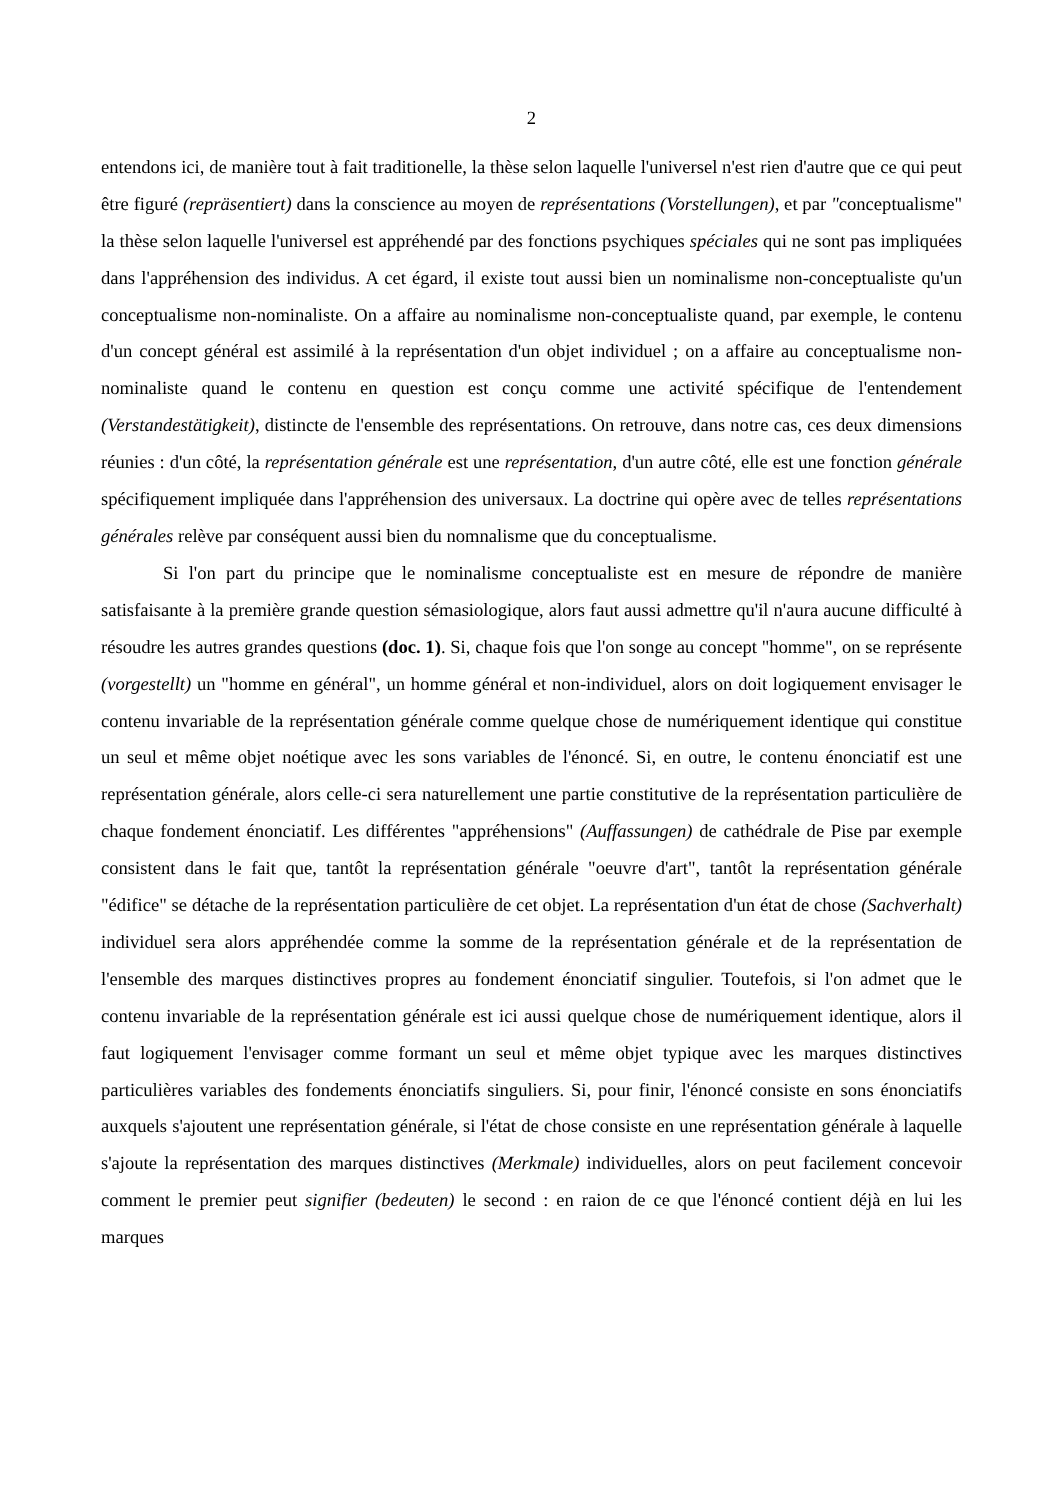2
entendons ici, de manière tout à fait traditionelle, la thèse selon laquelle l'universel n'est rien d'autre que ce qui peut être figuré (repräsentiert) dans la conscience au moyen de représentations (Vorstellungen), et par "conceptualisme" la thèse selon laquelle l'universel est appréhendé par des fonctions psychiques spéciales qui ne sont pas impliquées dans l'appréhension des individus. A cet égard, il existe tout aussi bien un nominalisme non-conceptualiste qu'un conceptualisme non-nominaliste. On a affaire au nominalisme non-conceptualiste quand, par exemple, le contenu d'un concept général est assimilé à la représentation d'un objet individuel ; on a affaire au conceptualisme non-nominaliste quand le contenu en question est conçu comme une activité spécifique de l'entendement (Verstandestätigkeit), distincte de l'ensemble des représentations. On retrouve, dans notre cas, ces deux dimensions réunies : d'un côté, la représentation générale est une représentation, d'un autre côté, elle est une fonction générale spécifiquement impliquée dans l'appréhension des universaux. La doctrine qui opère avec de telles représentations générales relève par conséquent aussi bien du nomnalisme que du conceptualisme.
Si l'on part du principe que le nominalisme conceptualiste est en mesure de répondre de manière satisfaisante à la première grande question sémasiologique, alors faut aussi admettre qu'il n'aura aucune difficulté à résoudre les autres grandes questions (doc. 1). Si, chaque fois que l'on songe au concept "homme", on se représente (vorgestellt) un "homme en général", un homme général et non-individuel, alors on doit logiquement envisager le contenu invariable de la représentation générale comme quelque chose de numériquement identique qui constitue un seul et même objet noétique avec les sons variables de l'énoncé. Si, en outre, le contenu énonciatif est une représentation générale, alors celle-ci sera naturellement une partie constitutive de la représentation particulière de chaque fondement énonciatif. Les différentes "appréhensions" (Auffassungen) de cathédrale de Pise par exemple consistent dans le fait que, tantôt la représentation générale "oeuvre d'art", tantôt la représentation générale "édifice" se détache de la représentation particulière de cet objet. La représentation d'un état de chose (Sachverhalt) individuel sera alors appréhendée comme la somme de la représentation générale et de la représentation de l'ensemble des marques distinctives propres au fondement énonciatif singulier. Toutefois, si l'on admet que le contenu invariable de la représentation générale est ici aussi quelque chose de numériquement identique, alors il faut logiquement l'envisager comme formant un seul et même objet typique avec les marques distinctives particulières variables des fondements énonciatifs singuliers. Si, pour finir, l'énoncé consiste en sons énonciatifs auxquels s'ajoutent une représentation générale, si l'état de chose consiste en une représentation générale à laquelle s'ajoute la représentation des marques distinctives (Merkmale) individuelles, alors on peut facilement concevoir comment le premier peut signifier (bedeuten) le second : en raion de ce que l'énoncé contient déjà en lui les marques